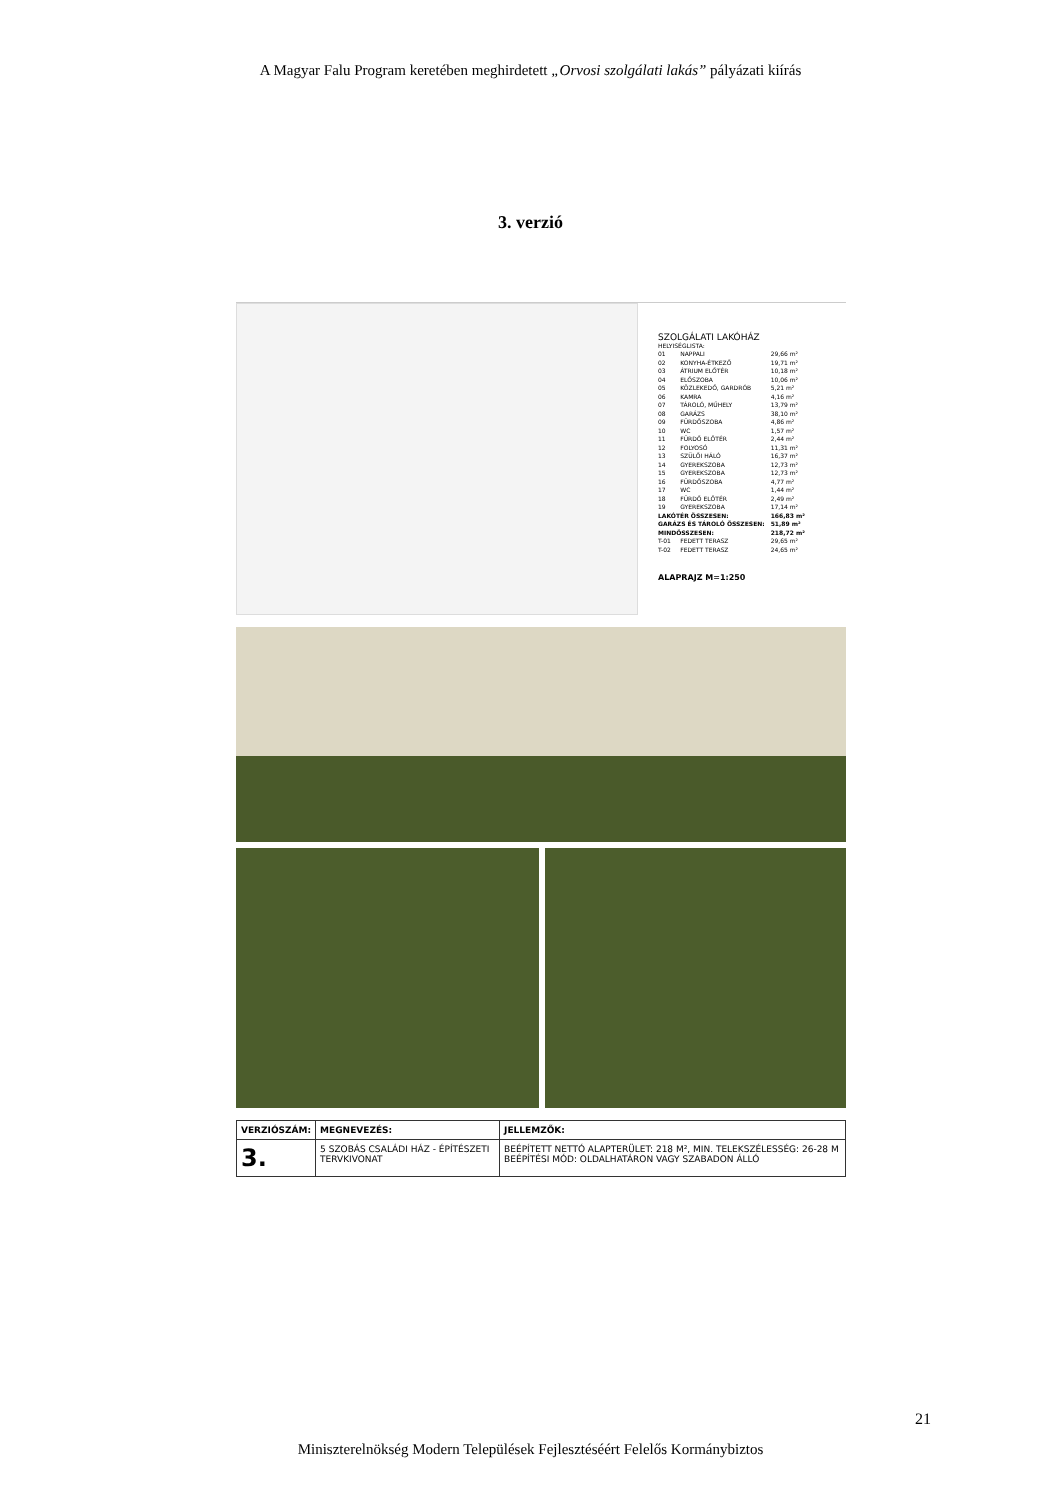A Magyar Falu Program keretében meghirdetett „Orvosi szolgálati lakás” pályázati kiírás
3. verzió
SZOLGÁLATI LAKÓHÁZ
HELYISÉGLISTA:
| 01 | NAPPALI | 29,66 m² |
| 02 | KONYHA-ÉTKEZŐ | 19,71 m² |
| 03 | ÁTRIUM ELŐTÉR | 10,18 m² |
| 04 | ELŐSZOBA | 10,06 m² |
| 05 | KÖZLEKEDŐ, GARDRÓB | 5,21 m² |
| 06 | KAMRA | 4,16 m² |
| 07 | TÁROLÓ, MŰHELY | 13,79 m² |
| 08 | GARÁZS | 38,10 m² |
| 09 | FÜRDŐSZOBA | 4,86 m² |
| 10 | WC | 1,57 m² |
| 11 | FÜRDŐ ELŐTÉR | 2,44 m² |
| 12 | FOLYOSÓ | 11,31 m² |
| 13 | SZÜLŐI HÁLÓ | 16,37 m² |
| 14 | GYEREKSZOBA | 12,73 m² |
| 15 | GYEREKSZOBA | 12,73 m² |
| 16 | FÜRDŐSZOBA | 4,77 m² |
| 17 | WC | 1,44 m² |
| 18 | FÜRDŐ ELŐTÉR | 2,49 m² |
| 19 | GYEREKSZOBA | 17,14 m² |
| LAKÓTÉR ÖSSZESEN: | | 166,83 m² |
| GARÁZS ÉS TÁROLÓ ÖSSZESEN: | | 51,89 m² |
| MINDÖSSZESEN: | | 218,72 m² |
| T-01 | FEDETT TERASZ | 29,65 m² |
| T-02 | FEDETT TERASZ | 24,65 m² |
ALAPRAJZ M=1:250
| VERZIÓSZÁM: | MEGNEVEZÉS: | JELLEMZŐK: |
| --- | --- | --- |
| 3. | 5 SZOBÁS CSALÁDI HÁZ - ÉPÍTÉSZETI TERVKIVONAT | BEÉPÍTETT NETTÓ ALAPTERÜLET: 218 M², MIN. TELEKSZÉLESSÉG: 26-28 M BEÉPÍTÉSI MÓD: OLDALHATÁRON VAGY SZABADON ÁLLÓ |
21
Miniszterelnökség Modern Települések Fejlesztéséért Felelős Kormánybiztos